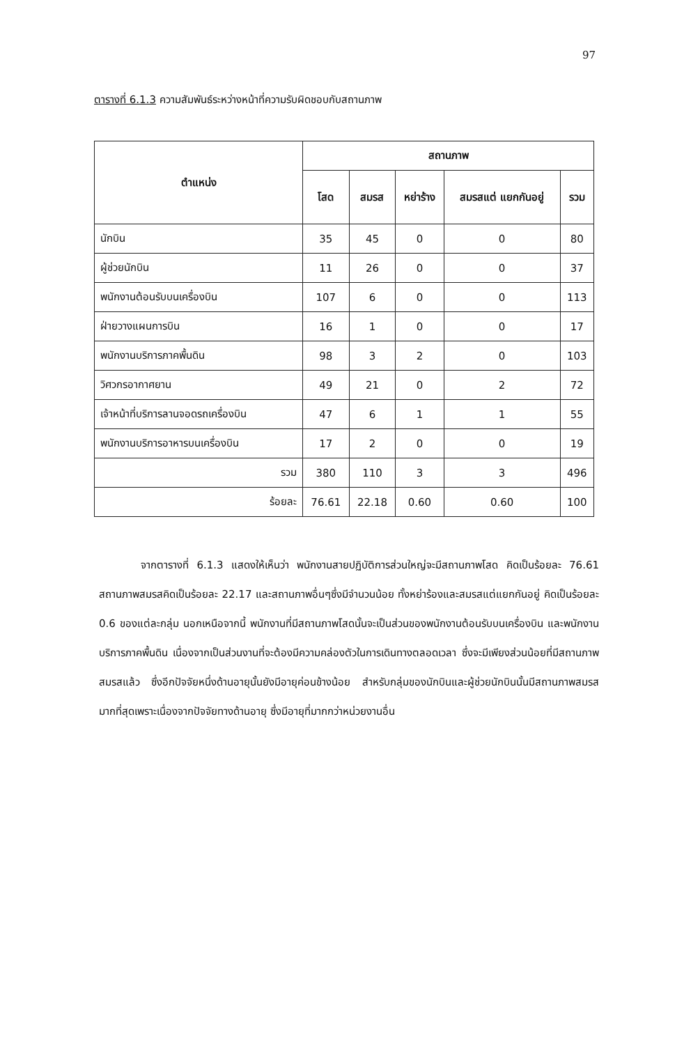97
ตารางที่ 6.1.3 ความสัมพันธ์ระหว่างหน้าที่ความรับผิดชอบกับสถานภาพ
| ตำแหน่ง | สถานภาพ | | | | |
| --- | --- | --- | --- | --- | --- |
| | โสด | สมรส | หย่าร้าง | สมรสแต่ แยกกันอยู่ | รวม |
| นักบิน | 35 | 45 | 0 | 0 | 80 |
| ผู้ช่วยนักบิน | 11 | 26 | 0 | 0 | 37 |
| พนักงานต้อนรับบนเครื่องบิน | 107 | 6 | 0 | 0 | 113 |
| ฝ่ายวางแผนการบิน | 16 | 1 | 0 | 0 | 17 |
| พนักงานบริการภาคพื้นดิน | 98 | 3 | 2 | 0 | 103 |
| วิศวกรอากาศยาน | 49 | 21 | 0 | 2 | 72 |
| เจ้าหน้าที่บริการลานจอดรถเครื่องบิน | 47 | 6 | 1 | 1 | 55 |
| พนักงานบริการอาหารบนเครื่องบิน | 17 | 2 | 0 | 0 | 19 |
| รวม | 380 | 110 | 3 | 3 | 496 |
| ร้อยละ | 76.61 | 22.18 | 0.60 | 0.60 | 100 |
จากตารางที่ 6.1.3 แสดงให้เห็นว่า พนักงานสายปฏิบัติการส่วนใหญ่จะมีสถานภาพโสด คิดเป็นร้อยละ 76.61 สถานภาพสมรสคิดเป็นร้อยละ 22.17 และสถานภาพอื่นๆซึ่งมีจำนวนน้อย ทั้งหย่าร้องและสมรสแต่แยกกันอยู่ คิดเป็นร้อยละ 0.6 ของแต่ละกลุ่ม นอกเหนือจากนี้ พนักงานที่มีสถานภาพโสดนั้นจะเป็นส่วนของพนักงานต้อนรับบนเครื่องบิน และพนักงานบริการภาคพื้นดิน เนื่องจากเป็นส่วนงานที่จะต้องมีความคล่องตัวในการเดินทางตลอดเวลา ซึ่งจะมีเพียงส่วนน้อยที่มีสถานภาพสมรสแล้ว ซึ่งอีกปัจจัยหนึ่งด้านอายุนั้นยังมีอายุค่อนข้างน้อย สำหรับกลุ่มของนักบินและผู้ช่วยนักบินนั้นมีสถานภาพสมรสมากที่สุดเพราะเนื่องจากปัจจัยทางด้านอายุ ซึ่งมีอายุที่มากกว่าหน่วยงานอื่น